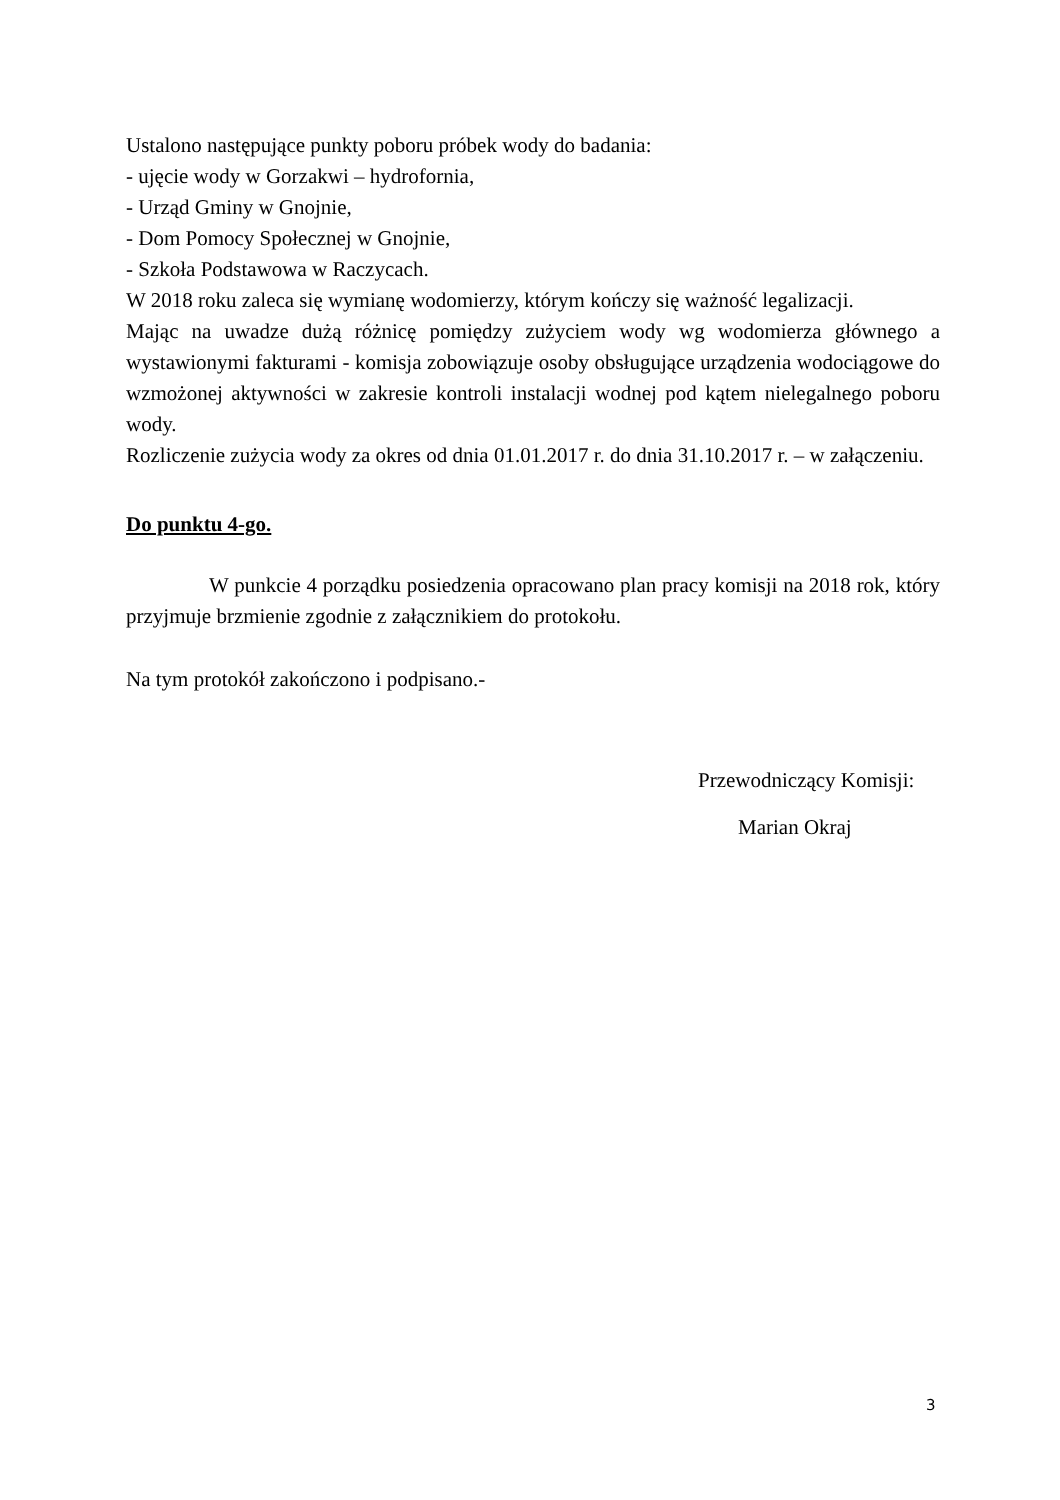Ustalono następujące punkty poboru próbek wody do badania:
- ujęcie wody w Gorzakwi – hydrofornia,
- Urząd Gminy w Gnojnie,
- Dom Pomocy Społecznej w Gnojnie,
- Szkoła Podstawowa w Raczycach.
W 2018 roku zaleca się wymianę wodomierzy, którym kończy się ważność legalizacji.
Mając na uwadze dużą różnicę pomiędzy zużyciem wody wg wodomierza głównego a wystawionymi fakturami - komisja zobowiązuje osoby obsługujące urządzenia wodociągowe do wzmożonej aktywności w zakresie kontroli instalacji wodnej pod kątem nielegalnego poboru wody.
Rozliczenie zużycia wody za okres od dnia 01.01.2017 r. do dnia 31.10.2017 r. – w załączeniu.
Do punktu 4-go.
W punkcie 4 porządku posiedzenia opracowano plan pracy komisji na 2018 rok, który przyjmuje brzmienie zgodnie z załącznikiem do protokołu.
Na tym protokół zakończono i podpisano.-
Przewodniczący Komisji:
Marian Okraj
3